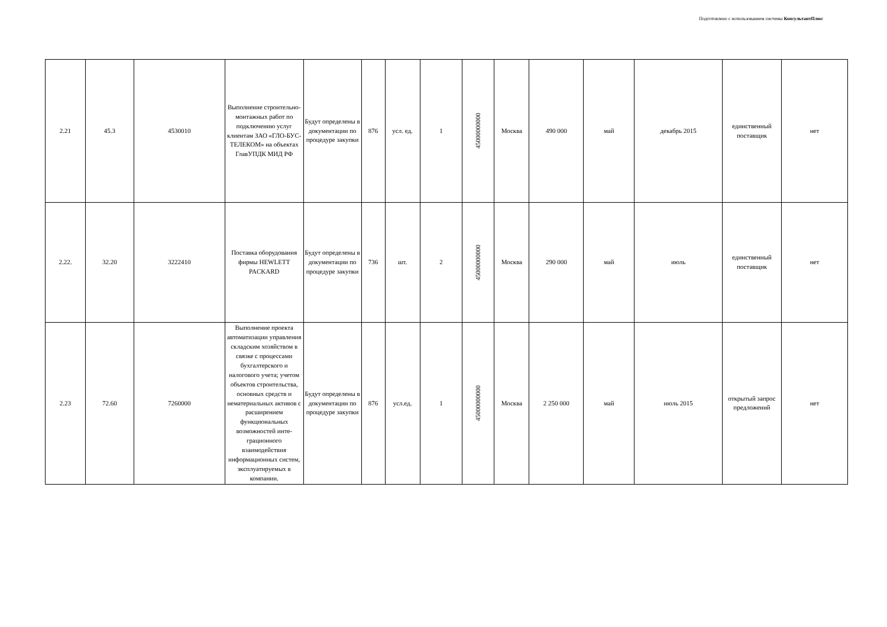Подготовлено с использованием системы КонсультантПлюс
| 2.21 | 45.3 | 4530010 | Выполнение строительно-монтажных работ по подключению услуг клиентам ЗАО «ГЛО-БУС-ТЕЛЕКОМ» на объектах ГлавУПДК МИД РФ | Будут определены в документации по процедуре закупки | 876 | усл. ед. | 1 | 45000000000 | Москва | 490 000 | май | декабрь 2015 | единственный поставщик | нет |
| 2.22. | 32.20 | 3222410 | Поставка оборудования фирмы HEWLETT PACKARD | Будут определены в документации по процедуре закупки | 736 | шт. | 2 | 45000000000 | Москва | 290 000 | май | июль | единственный поставщик | нет |
| 2.23 | 72.60 | 7260000 | Выполнение проекта автоматизации управления складским хозяйством в связке с процессами бухгалтерского и налогового учета; учетом объектов строительства, основных средств и нематериальных активов с расширением функциональных возможностей инте-грационного взаимодействия информационных систем, эксплуатируемых в компании. | Будут определены в документации по процедуре закупки | 876 | усл.ед. | 1 | 45000000000 | Москва | 2 250 000 | май | июль 2015 | открытый запрос предложений | нет |